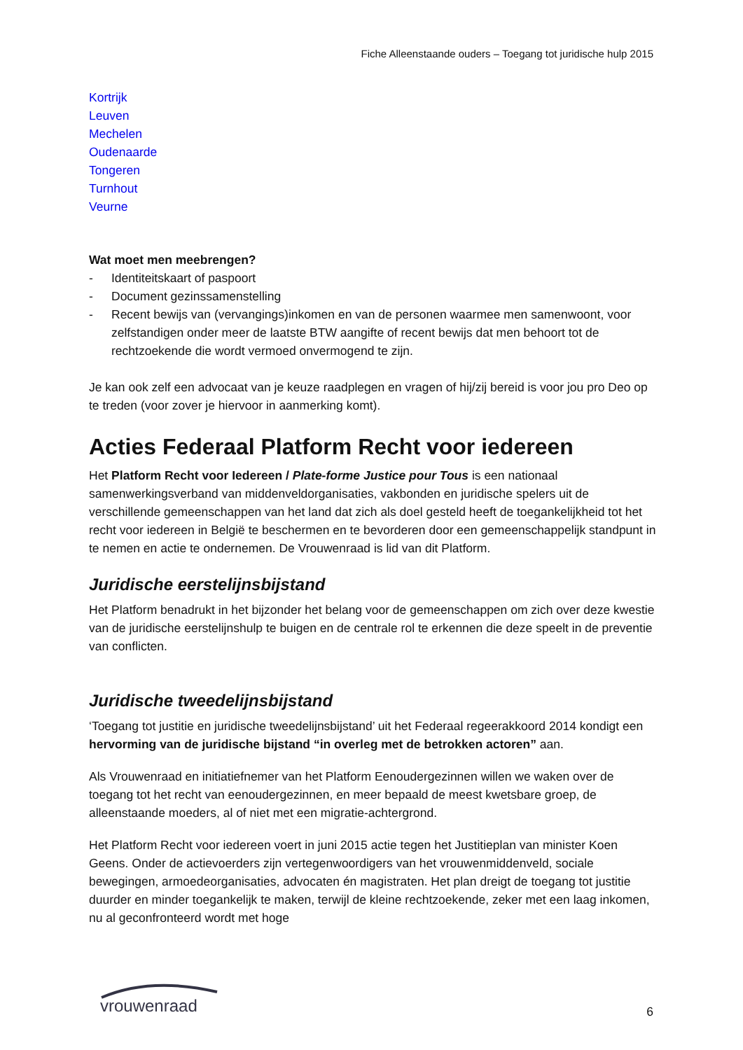Fiche Alleenstaande ouders – Toegang tot juridische hulp 2015
Kortrijk
Leuven
Mechelen
Oudenaarde
Tongeren
Turnhout
Veurne
Wat moet men meebrengen?
- Identiteitskaart of paspoort
- Document gezinssamenstelling
- Recent bewijs van (vervangings)inkomen en van de personen waarmee men samenwoont, voor zelfstandigen onder meer de laatste BTW aangifte of recent bewijs dat men behoort tot de rechtzoekende die wordt vermoed onvermogend te zijn.
Je kan ook zelf een advocaat van je keuze raadplegen en vragen of hij/zij bereid is voor jou pro Deo op te treden (voor zover je hiervoor in aanmerking komt).
Acties Federaal Platform Recht voor iedereen
Het Platform Recht voor Iedereen / Plate-forme Justice pour Tous is een nationaal samenwerkingsverband van middenveldorganisaties, vakbonden en juridische spelers uit de verschillende gemeenschappen van het land dat zich als doel gesteld heeft de toegankelijkheid tot het recht voor iedereen in België te beschermen en te bevorderen door een gemeenschappelijk standpunt in te nemen en actie te ondernemen. De Vrouwenraad is lid van dit Platform.
Juridische eerstelijnsbijstand
Het Platform benadrukt in het bijzonder het belang voor de gemeenschappen om zich over deze kwestie van de juridische eerstelijnshulp te buigen en de centrale rol te erkennen die deze speelt in de preventie van conflicten.
Juridische tweedelijnsbijstand
‘Toegang tot justitie en juridische tweedelijnsbijstand’ uit het Federaal regeerakkoord 2014 kondigt een hervorming van de juridische bijstand “in overleg met de betrokken actoren” aan.
Als Vrouwenraad en initiatiefnemer van het Platform Eenoudergezinnen willen we waken over de toegang tot het recht van eenoudergezinnen, en meer bepaald de meest kwetsbare groep, de alleenstaande moeders, al of niet met een migratie-achtergrond.
Het Platform Recht voor iedereen voert in juni 2015 actie tegen het Justitieplan van minister Koen Geens. Onder de actievoerders zijn vertegenwoordigers van het vrouwenmiddenveld, sociale bewegingen, armoedeorganisaties, advocaten én magistraten. Het plan dreigt de toegang tot justitie duurder en minder toegankelijk te maken, terwijl de kleine rechtzoekende, zeker met een laag inkomen, nu al geconfronteerd wordt met hoge
vrouwenraad
6